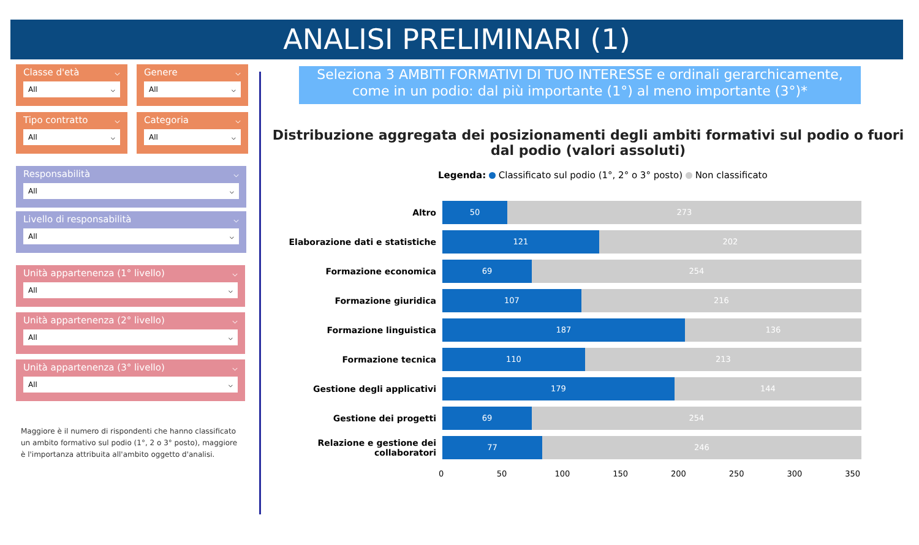ANALISI PRELIMINARI (1)
Classe d'età ⌵
All ⌵
Genere ⌵
All ⌵
Tipo contratto ⌵
All ⌵
Categoria ⌵
All ⌵
Responsabilità ⌵
All ⌵
Livello di responsabilità ⌵
All ⌵
Unità appartenenza (1° livello) ⌵
All ⌵
Unità appartenenza (2° livello) ⌵
All ⌵
Unità appartenenza (3° livello) ⌵
All ⌵
Maggiore è il numero di rispondenti che hanno classificato un ambito formativo sul podio (1°, 2 o 3° posto), maggiore è l'importanza attribuita all'ambito oggetto d'analisi.
Seleziona 3 AMBITI FORMATIVI DI TUO INTERESSE e ordinali gerarchicamente, come in un podio: dal più importante (1°) al meno importante (3°)*
Distribuzione aggregata dei posizionamenti degli ambiti formativi sul podio o fuori dal podio (valori assoluti)
Legenda: Classificato sul podio (1°, 2° o 3° posto) Non classificato
Altro
50 273
Elaborazione dati e statistiche
121 202
Formazione economica
69 254
Formazione giuridica
107 216
Formazione linguistica
187 136
Formazione tecnica
110 213
Gestione degli applicativi
179 144
Gestione dei progetti
69 254
Relazione e gestione dei collaboratori
77 246
0 50 100 150 200 250 300 350